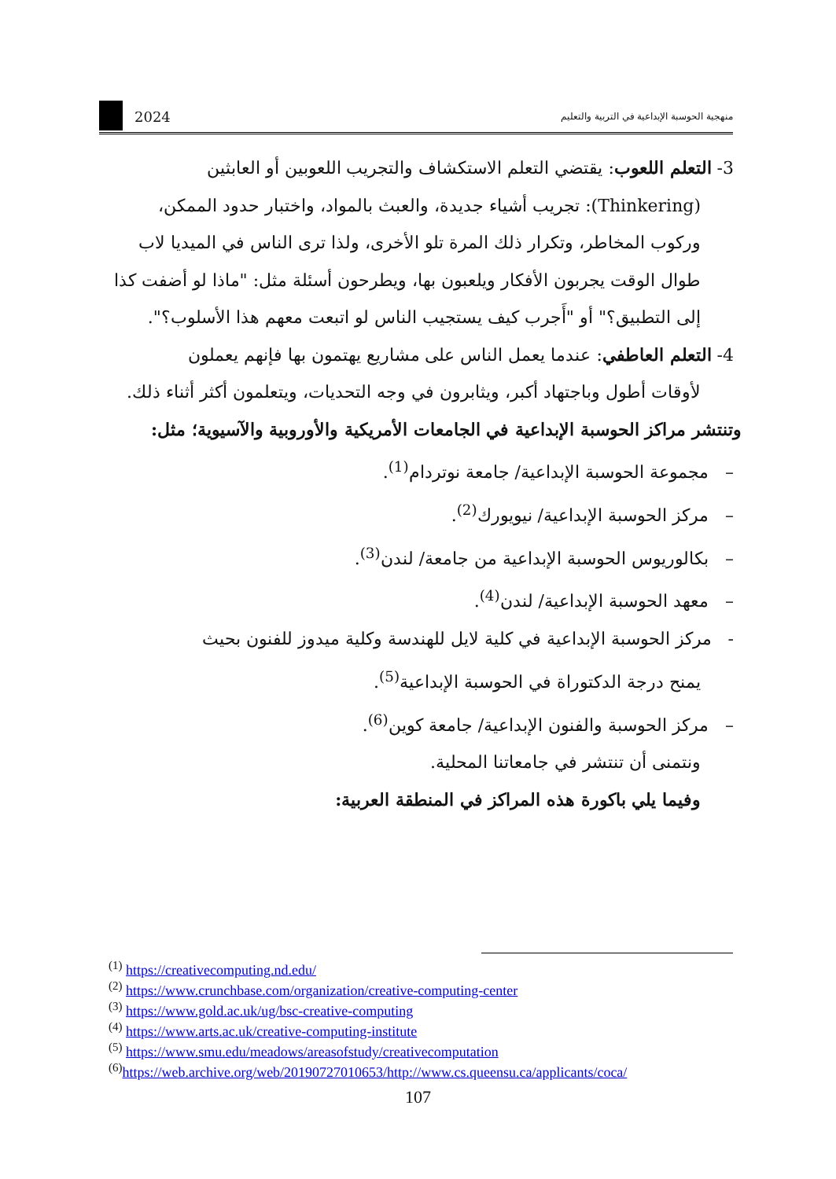2024 منهجية الحوسبة الإبداعية في التربية والتعليم
3- التعلم اللعوب: يقتضي التعلم الاستكشاف والتجريب اللعوبين أو العابثين
(Thinkering): تجريب أشياء جديدة، والعبث بالمواد، واختبار حدود الممكن، وركوب المخاطر، وتكرار ذلك المرة تلو الأخرى، ولذا ترى الناس في الميديا لاب طوال الوقت يجربون الأفكار ويلعبون بها، ويطرحون أسئلة مثل: "ماذا لو أضفت كذا إلى التطبيق؟" أو "أَجرب كيف يستجيب الناس لو اتبعت معهم هذا الأسلوب؟".
4- التعلم العاطفي: عندما يعمل الناس على مشاريع يهتمون بها فإنهم يعملون
لأوقات أطول وباجتهاد أكبر، ويثابرون في وجه التحديات، ويتعلمون أكثر أثناء ذلك.
وتنتشر مراكز الحوسبة الإبداعية في الجامعات الأمريكية والأوروبية والآسيوية؛ مثل:
– مجموعة الحوسبة الإبداعية/ جامعة نوتردام<sup>(1)</sup>.
– مركز الحوسبة الإبداعية/ نيويورك<sup>(2)</sup>.
– بكالوريوس الحوسبة الإبداعية من جامعة/ لندن<sup>(3)</sup>.
– معهد الحوسبة الإبداعية/ لندن<sup>(4)</sup>.
- مركز الحوسبة الإبداعية في كلية لايل للهندسة وكلية ميدوز للفنون بحيث
يمنح درجة الدكتوراة في الحوسبة الإبداعية<sup>(5)</sup>.
– مركز الحوسبة والفنون الإبداعية/ جامعة كوين<sup>(6)</sup>.
ونتمنى أن تنتشر في جامعاتنا المحلية.
وفيما يلي باكورة هذه المراكز في المنطقة العربية:
<sup>(1)</sup> https://creativecomputing.nd.edu/
<sup>(2)</sup> https://www.crunchbase.com/organization/creative-computing-center
<sup>(3)</sup> https://www.gold.ac.uk/ug/bsc-creative-computing
<sup>(4)</sup> https://www.arts.ac.uk/creative-computing-institute
<sup>(5)</sup> https://www.smu.edu/meadows/areasofstudy/creativecomputation
<sup>(6)</sup> https://web.archive.org/web/20190727010653/http://www.cs.queensu.ca/applicants/coca/
107